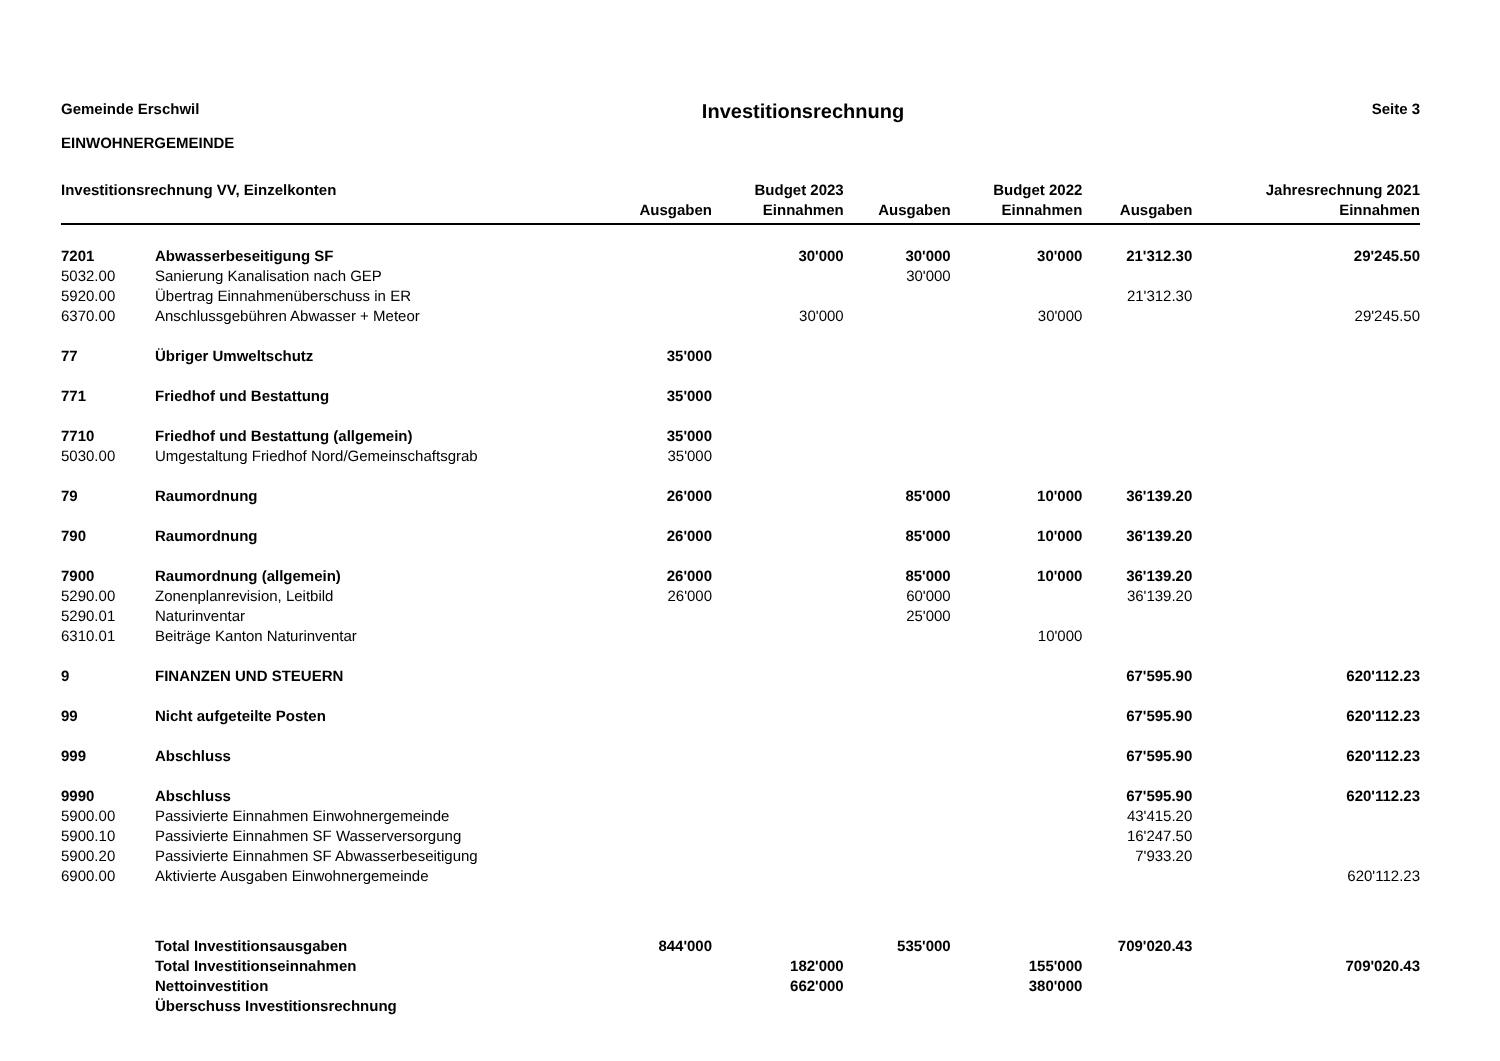Gemeinde Erschwil
EINWOHNERGEMEINDE
Investitionsrechnung
Seite 3
| Investitionsrechnung VV, Einzelkonten | | | Budget 2023 | | Budget 2022 | | Jahresrechnung 2021 |
| --- | --- | --- | --- | --- | --- | --- | --- |
| | | Ausgaben | Einnahmen | Ausgaben | Einnahmen | Ausgaben | Einnahmen |
| 7201 | Abwasserbeseitigung SF | | 30'000 | 30'000 | 30'000 | 21'312.30 | 29'245.50 |
| 5032.00 | Sanierung Kanalisation nach GEP | | | 30'000 | | | |
| 5920.00 | Übertrag Einnahmenüberschuss in ER | | | | | 21'312.30 | |
| 6370.00 | Anschlussgebühren Abwasser + Meteor | | 30'000 | | 30'000 | | 29'245.50 |
| 77 | Übriger Umweltschutz | 35'000 | | | | | |
| 771 | Friedhof und Bestattung | 35'000 | | | | | |
| 7710 | Friedhof und Bestattung (allgemein) | 35'000 | | | | | |
| 5030.00 | Umgestaltung Friedhof Nord/Gemeinschaftsgrab | 35'000 | | | | | |
| 79 | Raumordnung | 26'000 | | 85'000 | 10'000 | 36'139.20 | |
| 790 | Raumordnung | 26'000 | | 85'000 | 10'000 | 36'139.20 | |
| 7900 | Raumordnung (allgemein) | 26'000 | | 85'000 | 10'000 | 36'139.20 | |
| 5290.00 | Zonenplanrevision, Leitbild | 26'000 | | 60'000 | | 36'139.20 | |
| 5290.01 | Naturinventar | | | 25'000 | | | |
| 6310.01 | Beiträge Kanton Naturinventar | | | | 10'000 | | |
| 9 | FINANZEN UND STEUERN | | | | | 67'595.90 | 620'112.23 |
| 99 | Nicht aufgeteilte Posten | | | | | 67'595.90 | 620'112.23 |
| 999 | Abschluss | | | | | 67'595.90 | 620'112.23 |
| 9990 | Abschluss | | | | | 67'595.90 | 620'112.23 |
| 5900.00 | Passivierte Einnahmen Einwohnergemeinde | | | | | 43'415.20 | |
| 5900.10 | Passivierte Einnahmen SF Wasserversorgung | | | | | 16'247.50 | |
| 5900.20 | Passivierte Einnahmen SF Abwasserbeseitigung | | | | | 7'933.20 | |
| 6900.00 | Aktivierte Ausgaben Einwohnergemeinde | | | | | | 620'112.23 |
| | Total Investitionsausgaben | 844'000 | | 535'000 | | 709'020.43 | |
| | Total Investitionseinnahmen | | 182'000 | | 155'000 | | 709'020.43 |
| | Nettoinvestition | | 662'000 | | 380'000 | | |
| | Überschuss Investitionsrechnung | | | | | | |